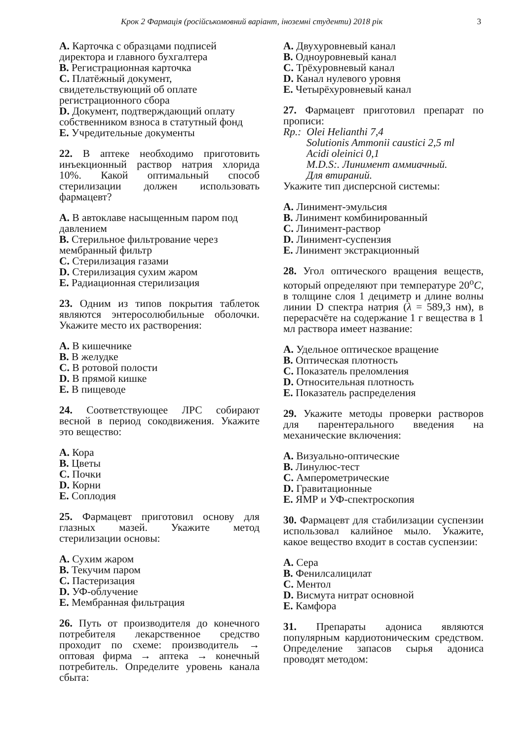Крок 2 Фармація (російськомовний варіант, іноземні студенти) 2018 рік 3
A. Карточка с образцами подписей директора и главного бухгалтера
B. Регистрационная карточка
C. Платёжный документ, свидетельствующий об оплате регистрационного сбора
D. Документ, подтверждающий оплату собственником взноса в статутный фонд
E. Учредительные документы
22. В аптеке необходимо приготовить инъекционный раствор натрия хлорида 10%. Какой оптимальный способ стерилизации должен использовать фармацевт?
A. В автоклаве насыщенным паром под давлением
B. Стерильное фильтрование через мембранный фильтр
C. Стерилизация газами
D. Стерилизация сухим жаром
E. Радиационная стерилизация
23. Одним из типов покрытия таблеток являются энтеросолюбильные оболочки. Укажите место их растворения:
A. В кишечнике
B. В желудке
C. В ротовой полости
D. В прямой кишке
E. В пищеводе
24. Соответствующее ЛРС собирают весной в период сокодвижения. Укажите это вещество:
A. Кора
B. Цветы
C. Почки
D. Корни
E. Соплодия
25. Фармацевт приготовил основу для глазных мазей. Укажите метод стерилизации основы:
A. Сухим жаром
B. Текучим паром
C. Пастеризация
D. УФ-облучение
E. Мембранная фильтрация
26. Путь от производителя до конечного потребителя лекарственное средство проходит по схеме: производитель → оптовая фирма → аптека → конечный потребитель. Определите уровень канала сбыта:
A. Двухуровневый канал
B. Одноуровневый канал
C. Трёхуровневый канал
D. Канал нулевого уровня
E. Четырёхуровневый канал
27. Фармацевт приготовил препарат по прописи:
Rp.: Olei Helianthi 7,4
Solutionis Ammonii caustici 2,5 ml
Acidi oleinici 0,1
M.D.S:. Линимент аммиачный.
Для втираний.
Укажите тип дисперсной системы:
A. Линимент-эмульсия
B. Линимент комбинированный
C. Линимент-раствор
D. Линимент-суспензия
E. Линимент экстракционный
28. Угол оптического вращения веществ, который определяют при температуре 20<sup>o</sup>C, в толщине слоя 1 дециметр и длине волны линии D спектра натрия (λ = 589,3 нм), в перерасчёте на содержание 1 г вещества в 1 мл раствора имеет название:
A. Удельное оптическое вращение
B. Оптическая плотность
C. Показатель преломления
D. Относительная плотность
E. Показатель распределения
29. Укажите методы проверки растворов для парентерального введения на механические включения:
A. Визуально-оптические
B. Линулюс-тест
C. Амперометрические
D. Гравитационные
E. ЯМР и УФ-спектроскопия
30. Фармацевт для стабилизации суспензии использовал калийное мыло. Укажите, какое вещество входит в состав суспензии:
A. Сера
B. Фенилсалицилат
C. Ментол
D. Висмута нитрат основной
E. Камфора
31. Препараты адониса являются популярным кардиотоническим средством. Определение запасов сырья адониса проводят методом: